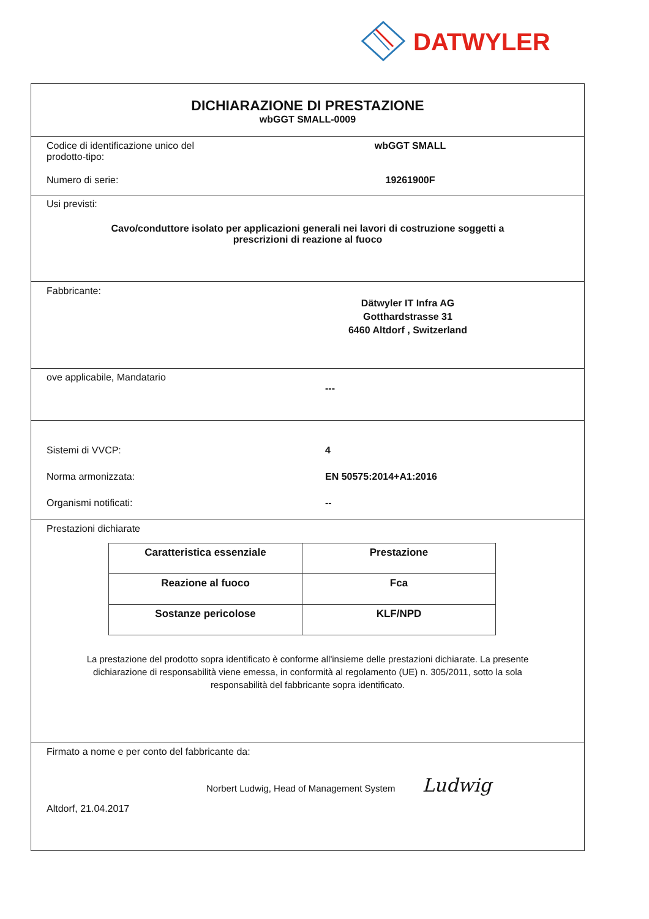DATWYLER
DICHIARAZIONE DI PRESTAZIONE
wbGGT SMALL-0009
Codice di identificazione unico del
prodotto-tipo:
wbGGT SMALL
Numero di serie: 19261900F
Usi previsti:
Cavo/conduttore isolato per applicazioni generali nei lavori di costruzione soggetti a
prescrizioni di reazione al fuoco
Fabbricante:
Dätwyler IT Infra AG
Gotthardstrasse 31
6460 Altdorf , Switzerland
ove applicabile, Mandatario
---
Sistemi di VVCP: 4
Norma armonizzata: EN 50575:2014+A1:2016
Organismi notificati: --
Prestazioni dichiarate
| Caratteristica essenziale | Prestazione |
| --- | --- |
| Reazione al fuoco | Fca |
| Sostanze pericolose | KLF/NPD |
La prestazione del prodotto sopra identificato è conforme all'insieme delle prestazioni dichiarate. La presente dichiarazione di responsabilità viene emessa, in conformità al regolamento (UE) n. 305/2011, sotto la sola responsabilità del fabbricante sopra identificato.
Firmato a nome e per conto del fabbricante da:
Norbert Ludwig, Head of Management System Ludwig
Altdorf, 21.04.2017